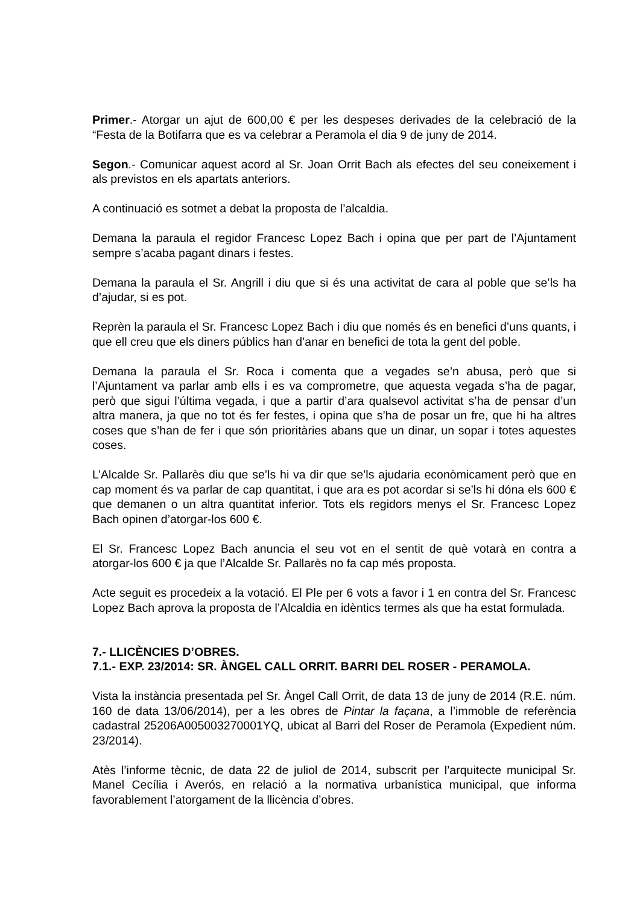Primer.- Atorgar un ajut de 600,00 € per les despeses derivades de la celebració de la “Festa de la Botifarra que es va celebrar a Peramola el dia 9 de juny de 2014.
Segon.- Comunicar aquest acord al Sr. Joan Orrit Bach als efectes del seu coneixement i als previstos en els apartats anteriors.
A continuació es sotmet a debat la proposta de l’alcaldia.
Demana la paraula el regidor Francesc Lopez Bach i opina que per part de l’Ajuntament sempre s’acaba pagant dinars i festes.
Demana la paraula el Sr. Angrill i diu que si és una activitat de cara al poble que se’ls ha d’ajudar, si es pot.
Reprèn la paraula el Sr. Francesc Lopez Bach i diu que només és en benefici d’uns quants, i que ell creu que els diners públics han d’anar en benefici de tota la gent del poble.
Demana la paraula el Sr. Roca i comenta que a vegades se’n abusa, però que si l’Ajuntament va parlar amb ells i es va comprometre, que aquesta vegada s’ha de pagar, però que sigui l’última vegada, i que a partir d’ara qualsevol activitat s’ha de pensar d’un altra manera, ja que no tot és fer festes, i opina que s’ha de posar un fre, que hi ha altres coses que s’han de fer i que són prioritàries abans que un dinar, un sopar i totes aquestes coses.
L’Alcalde Sr. Pallarès diu que se’ls hi va dir que se’ls ajudaria econòmicament però que en cap moment és va parlar de cap quantitat, i que ara es pot acordar si se’ls hi dóna els 600 € que demanen o un altra quantitat inferior. Tots els regidors menys el Sr. Francesc Lopez Bach opinen d’atorgar-los 600 €.
El Sr. Francesc Lopez Bach anuncia el seu vot en el sentit de què votarà en contra a atorgar-los 600 € ja que l’Alcalde Sr. Pallarès no fa cap més proposta.
Acte seguit es procedeix a la votació. El Ple per 6 vots a favor i 1 en contra del Sr. Francesc Lopez Bach aprova la proposta de l’Alcaldia en idèntics termes als que ha estat formulada.
7.- LLICÈNCIES D’OBRES.
7.1.- EXP. 23/2014: SR. ÀNGEL CALL ORRIT. BARRI DEL ROSER - PERAMOLA.
Vista la instància presentada pel Sr. Àngel Call Orrit, de data 13 de juny de 2014 (R.E. núm. 160 de data 13/06/2014), per a les obres de Pintar la façana, a l’immoble de referència cadastral 25206A005003270001YQ, ubicat al Barri del Roser de Peramola (Expedient núm. 23/2014).
Atès l’informe tècnic, de data 22 de juliol de 2014, subscrit per l’arquitecte municipal Sr. Manel Cecília i Averós, en relació a la normativa urbanística municipal, que informa favorablement l’atorgament de la llicència d’obres.